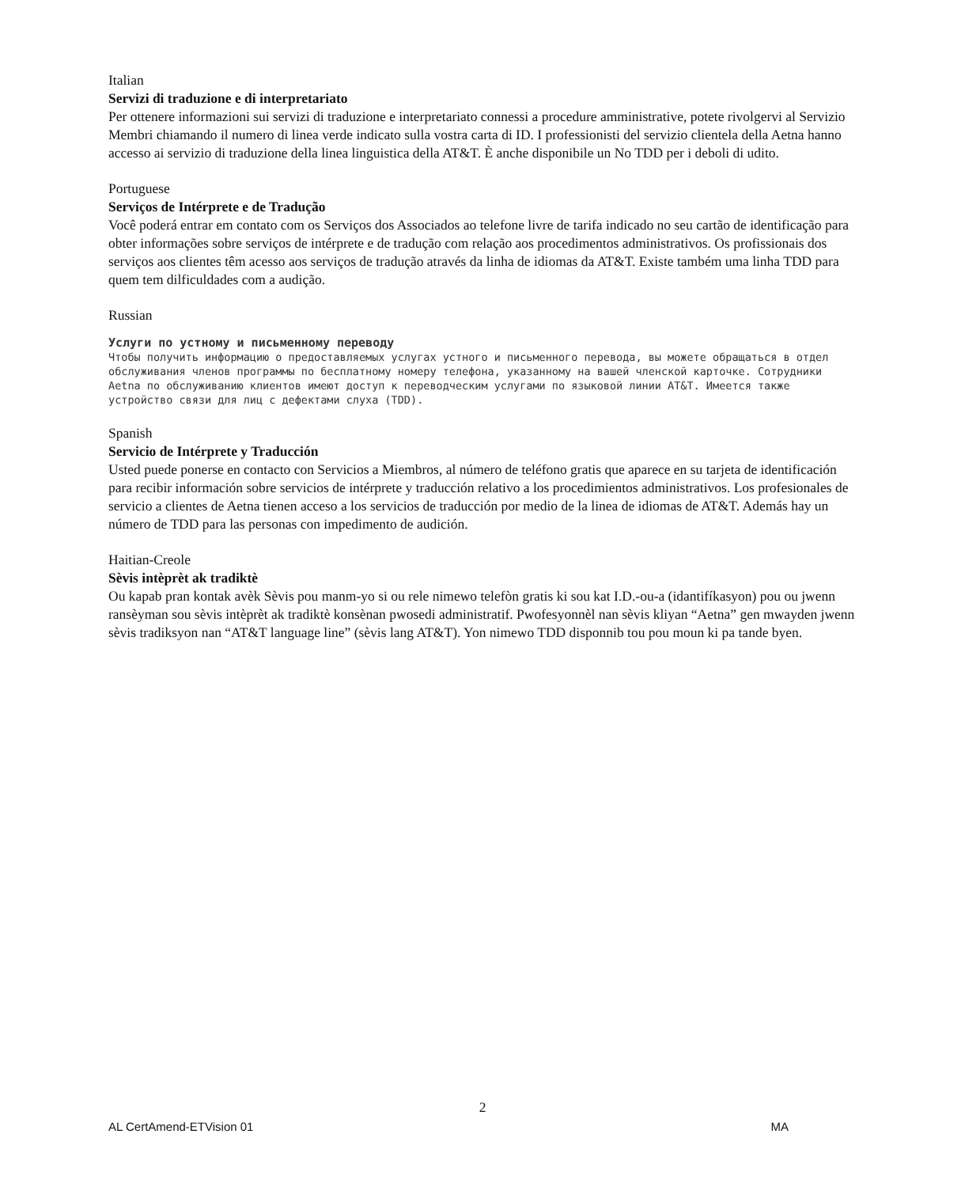Italian
Servizi di traduzione e di interpretariato
Per ottenere informazioni sui servizi di traduzione e interpretariato connessi a procedure amministrative, potete rivolgervi al Servizio Membri chiamando il numero di linea verde indicato sulla vostra carta di ID. I professionisti del servizio clientela della Aetna hanno accesso ai servizio di traduzione della linea linguistica della AT&T. È anche disponibile un No TDD per i deboli di udito.
Portuguese
Serviços de Intérprete e de Tradução
Você poderá entrar em contato com os Serviços dos Associados ao telefone livre de tarifa indicado no seu cartão de identificação para obter informações sobre serviços de intérprete e de tradução com relação aos procedimentos administrativos. Os profissionais dos serviços aos clientes têm acesso aos serviços de tradução através da linha de idiomas da AT&T. Existe também uma linha TDD para quem tem dilficuldades com a audição.
Russian
Услуги по устному и письменному переводу
Чтобы получить информацию о предоставляемых услугах устного и письменного перевода, вы можете обращаться в отдел обслуживания членов программы по бесплатному номеру телефона, указанному на вашей членской карточке. Сотрудники Aetna по обслуживанию клиентов имеют доступ к переводческим услугами по языковой линии AT&T. Имеется также устройство связи для лиц с дефектами слуха (TDD).
Spanish
Servicio de Intérprete y Traducción
Usted puede ponerse en contacto con Servicios a Miembros, al número de teléfono gratis que aparece en su tarjeta de identificación para recibir información sobre servicios de intérprete y traducción relativo a los procedimientos administrativos. Los profesionales de servicio a clientes de Aetna tienen acceso a los servicios de traducción por medio de la linea de idiomas de AT&T. Además hay un número de TDD para las personas con impedimento de audición.
Haitian-Creole
Sèvis intèprèt ak tradiktè
Ou kapab pran kontak avèk Sèvis pou manm-yo si ou rele nimewo telefòn gratis ki sou kat I.D.-ou-a (idantifíkasyon) pou ou jwenn ransèyman sou sèvis intèprèt ak tradiktè konsènan pwosedi administratif. Pwofesyonnèl nan sèvis kliyan “Aetna” gen mwayden jwenn sèvis tradiksyon nan “AT&T language line” (sèvis lang AT&T). Yon nimewo TDD disponnib tou pou moun ki pa tande byen.
2
AL CertAmend-ETVision 01 MA